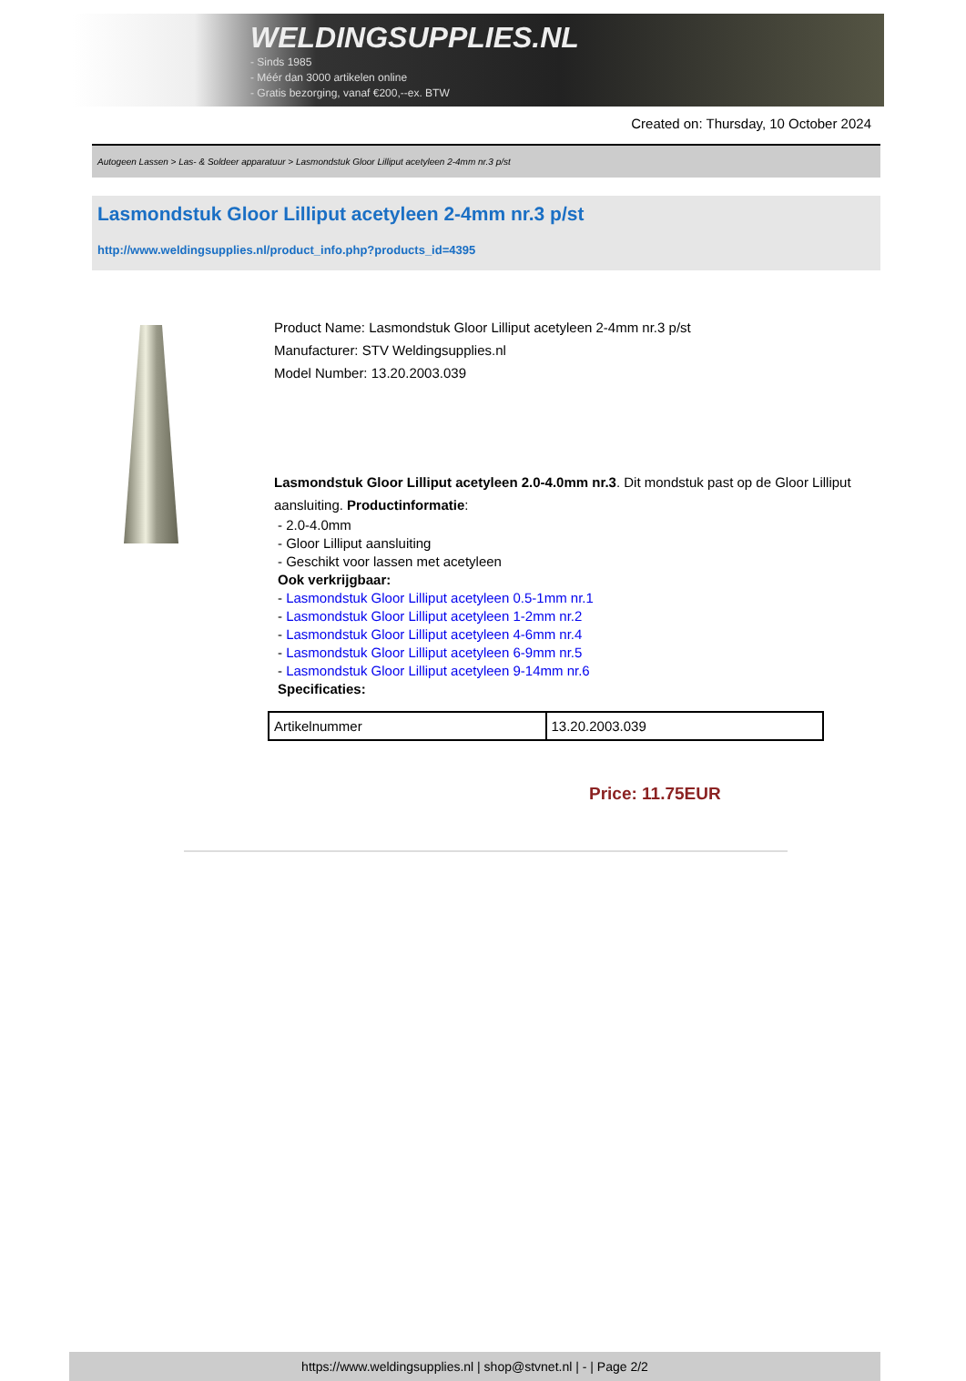WELDINGSUPPLIES.NL
- Sinds 1985
- Méér dan 3000 artikelen online
- Gratis bezorging, vanaf €200,--ex. BTW
Created on: Thursday, 10 October 2024
Autogeen Lassen > Las- & Soldeer apparatuur > Lasmondstuk Gloor Lilliput acetyleen 2-4mm nr.3 p/st
Lasmondstuk Gloor Lilliput acetyleen 2-4mm nr.3 p/st
http://www.weldingsupplies.nl/product_info.php?products_id=4395
Product Name: Lasmondstuk Gloor Lilliput acetyleen 2-4mm nr.3 p/st
Manufacturer: STV Weldingsupplies.nl
Model Number: 13.20.2003.039
Lasmondstuk Gloor Lilliput acetyleen 2.0-4.0mm nr.3. Dit mondstuk past op de Gloor Lilliput aansluiting. Productinformatie:
- 2.0-4.0mm
- Gloor Lilliput aansluiting
- Geschikt voor lassen met acetyleen
Ook verkrijgbaar:
- Lasmondstuk Gloor Lilliput acetyleen 0.5-1mm nr.1
- Lasmondstuk Gloor Lilliput acetyleen 1-2mm nr.2
- Lasmondstuk Gloor Lilliput acetyleen 4-6mm nr.4
- Lasmondstuk Gloor Lilliput acetyleen 6-9mm nr.5
- Lasmondstuk Gloor Lilliput acetyleen 9-14mm nr.6
Specificaties:
| Artikelnummer | 13.20.2003.039 |
Price: 11.75EUR
https://www.weldingsupplies.nl | shop@stvnet.nl | - | Page 2/2